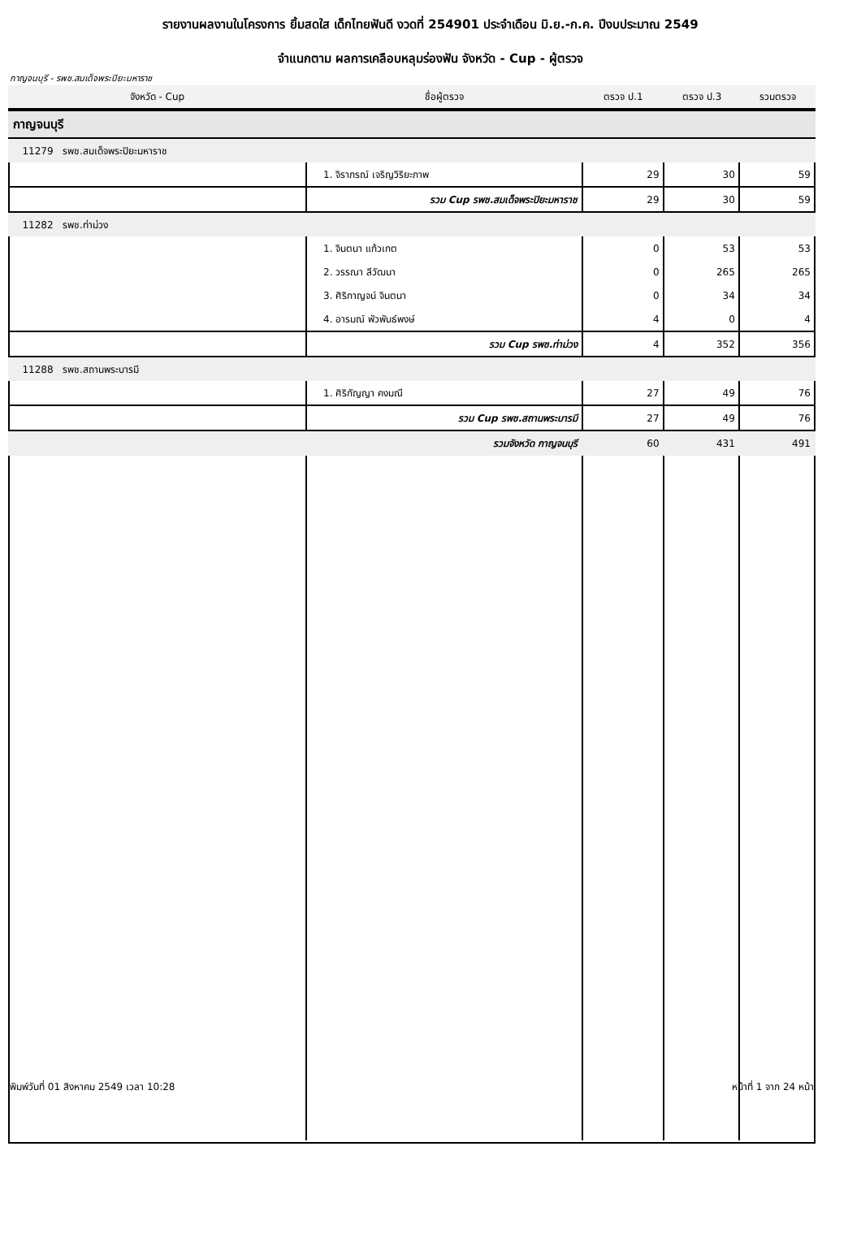รายงานผลงานในโครงการ ยิ้มสดใส เด็กไทยฟันดี งวดที่ 254901 ประจำเดือน มิ.ย.-ก.ค. ปีงบประมาณ 2549
จำแนกตาม ผลการเคลือบหลุมร่องฟัน จังหวัด - Cup - ผู้ตรวจ
กาญจนบุรี - รพช.สมเด็จพระปิยะมหาราช
| จังหวัด - Cup | ชื่อผู้ตรวจ | ตรวจ ป.1 | ตรวจ ป.3 | รวมตรวจ |
| --- | --- | --- | --- | --- |
| กาญจนบุรี | | | | |
| 11279 รพช.สมเด็จพระปิยะมหาราช | | | | |
| | 1. จิราภรณ์ เจริญวิริยะภาพ | 29 | 30 | 59 |
| | รวม Cup รพช.สมเด็จพระปิยะมหาราช | 29 | 30 | 59 |
| 11282 รพช.ท่าม่วง | | | | |
| | 1. จินตนา แก้วเกต | 0 | 53 | 53 |
| | 2. วรรณา ลีวัฒนา | 0 | 265 | 265 |
| | 3. ศิริกาญจน์ จินตนา | 0 | 34 | 34 |
| | 4. อารมณ์ พัวพันธ์พงษ์ | 4 | 0 | 4 |
| | รวม Cup รพช.ท่าม่วง | 4 | 352 | 356 |
| 11288 รพช.สถานพระบารมี | | | | |
| | 1. ศิริกัญญา คงมณี | 27 | 49 | 76 |
| | รวม Cup รพช.สถานพระบารมี | 27 | 49 | 76 |
| | รวมจังหวัด กาญจนบุรี | 60 | 431 | 491 |
พิมพ์วันที่ 01 สิงหาคม 2549 เวลา 10:28 หน้าที่ 1 จาก 24 หน้า